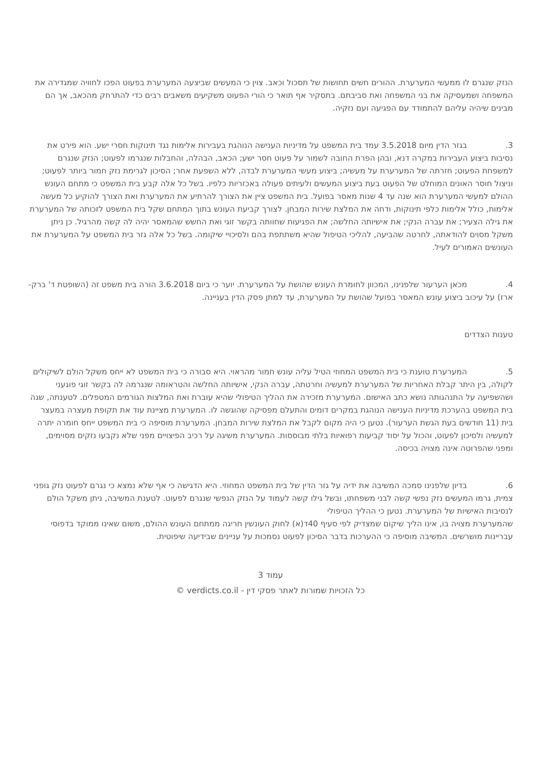הנזק שנגרם לו ממעשי המערערת. ההורים חשים תחושות של תסכול וכאב. צוין כי המעשים שביצעה המערערת בפעוט הפכו לחוויה שמגדירה את המשפחה ושמעסיקה את בני המשפחה ואת סביבתם. בתסקיר אף תואר כי הורי הפעוט משקיעים משאבים רבים כדי להתרחק מהכאב, אך הם מבינים שיהיה עליהם להתמודד עם הפגיעה ועם נזקיה.
3. בגזר הדין מיום 3.5.2018 עמד בית המשפט על מדיניות הענישה הנוהגת בעבירות אלימות נגד תינוקות חסרי ישע. הוא פירט את נסיבות ביצוע העבירות במקרה דנא, ובהן הפרת החובה לשמור על פעוט חסר ישע; הכאב, הבהלה, והחבלות שנגרמו לפעוט; הנזק שנגרם למשפחת הפעוט; חזרתה של המערערת על מעשיה; ביצוע מעשי המערערת לבדה, ללא השפעת אחר; הסיכון לגרימת נזק חמור ביותר לפעוט; וניצול חוסר האונים המוחלט של הפעוט בעת ביצוע המעשים ולעיתים פעולה באכזריות כלפיו. בשל כל אלה קבע בית המשפט כי מתחם העונש ההולם למעשי המערערת הוא שנה עד 4 שנות מאסר בפועל. בית המשפט ציין את הצורך להרתיע את המערערת ואת הצורך להוקיע כל מעשה אלימות, כולל אלימות כלפי תינוקות, ודחה את המלצת שירות המבחן. לצורך קביעת העונש בתוך המתחם שקל בית המשפט לזכותה של המערערת את גילה הצעיר; את עברה הנקי; את אישיותה החלשה; את הפגיעות שחוותה בקשר זוגי ואת החשש שהמאסר יהיה לה קשה מהרגיל. כן ניתן משקל מסוים להודאתה, לחרטה שהביעה, להליכי הטיפול שהיא משתתפת בהם ולסיכויי שיקומה. בשל כל אלה גזר בית המשפט על המערערת את העונשים האמורים לעיל.
4. מכאן הערעור שלפנינו, המכוון לחומרת העונש שהושת על המערערת. יוער כי ביום 3.6.2018 הורה בית משפט זה (השופטת ד' ברק-ארז) על עיכוב ביצוע עונש המאסר בפועל שהושת על המערערת, עד למתן פסק הדין בעניינה.
טענות הצדדים
5. המערערת טוענת כי בית המשפט המחוזי הטיל עליה עונש חמור מהראוי. היא סבורה כי בית המשפט לא ייחס משקל הולם לשיקולים לקולה, בין היתר קבלת האחריות של המערערת למעשיה וחרטתה, עברה הנקי, אישיותה החלשה והטראומה שנגרמה לה בקשר זוגי פוגעני ושהשפיעה על התנהגותה נושא כתב האישום. המערערת מזכירה את ההליך הטיפולי שהיא עוברת ואת המלצות הגורמים המטפלים. לטענתה, שגה בית המשפט בהערכת מדיניות הענישה הנוהגת במקרים דומים והתעלם מפסיקה שהוגשה לו. המערערת מציינת עוד את תקופת מעצרה במעצר בית (11 חודשים בעת הגשת הערעור). נטען כי היה מקום לקבל את המלצת שירות המבחן. המערערת מוסיפה כי בית המשפט ייחס חומרה יתרה למעשיה ולסיכון לפעוט, והכול על יסוד קביעות רפואיות בלתי מבוססות. המערערת משיגה על רכיב הפיצויים מפני שלא נקבעו נזקים מסוימים, ומפני שהפרוטה אינה מצויה בכיסה.
6. בדיון שלפנינו סמכה המשיבה את ידיה על גזר הדין של בית המשפט המחוזי. היא הדגישה כי אף שלא נמצא כי נגרם לפעוט נזק גופני צמית, גרמו המעשים נזק נפשי קשה לבני משפחתו, ובשל גילו קשה לעמוד על הנזק הנפשי שנגרם לפעוט. לטענת המשיבה, ניתן משקל הולם לנסיבות האישיות של המערערת. נטען כי ההליך הטיפולי
שהמערערת מצויה בו, אינו הליך שיקום שמצדיק לפי סעיף 40ד(א) לחוק העונשין חריגה ממתחם העונש ההולם, משום שאינו ממוקד בדפוסי עבריינות מושרשים. המשיבה מוסיפה כי ההערכות בדבר הסיכון לפעוט נסמכות על עניינים שבידיעה שיפוטית.
עמוד 3
כל הזכויות שמורות לאתר פסקי דין - verdicts.co.il ©